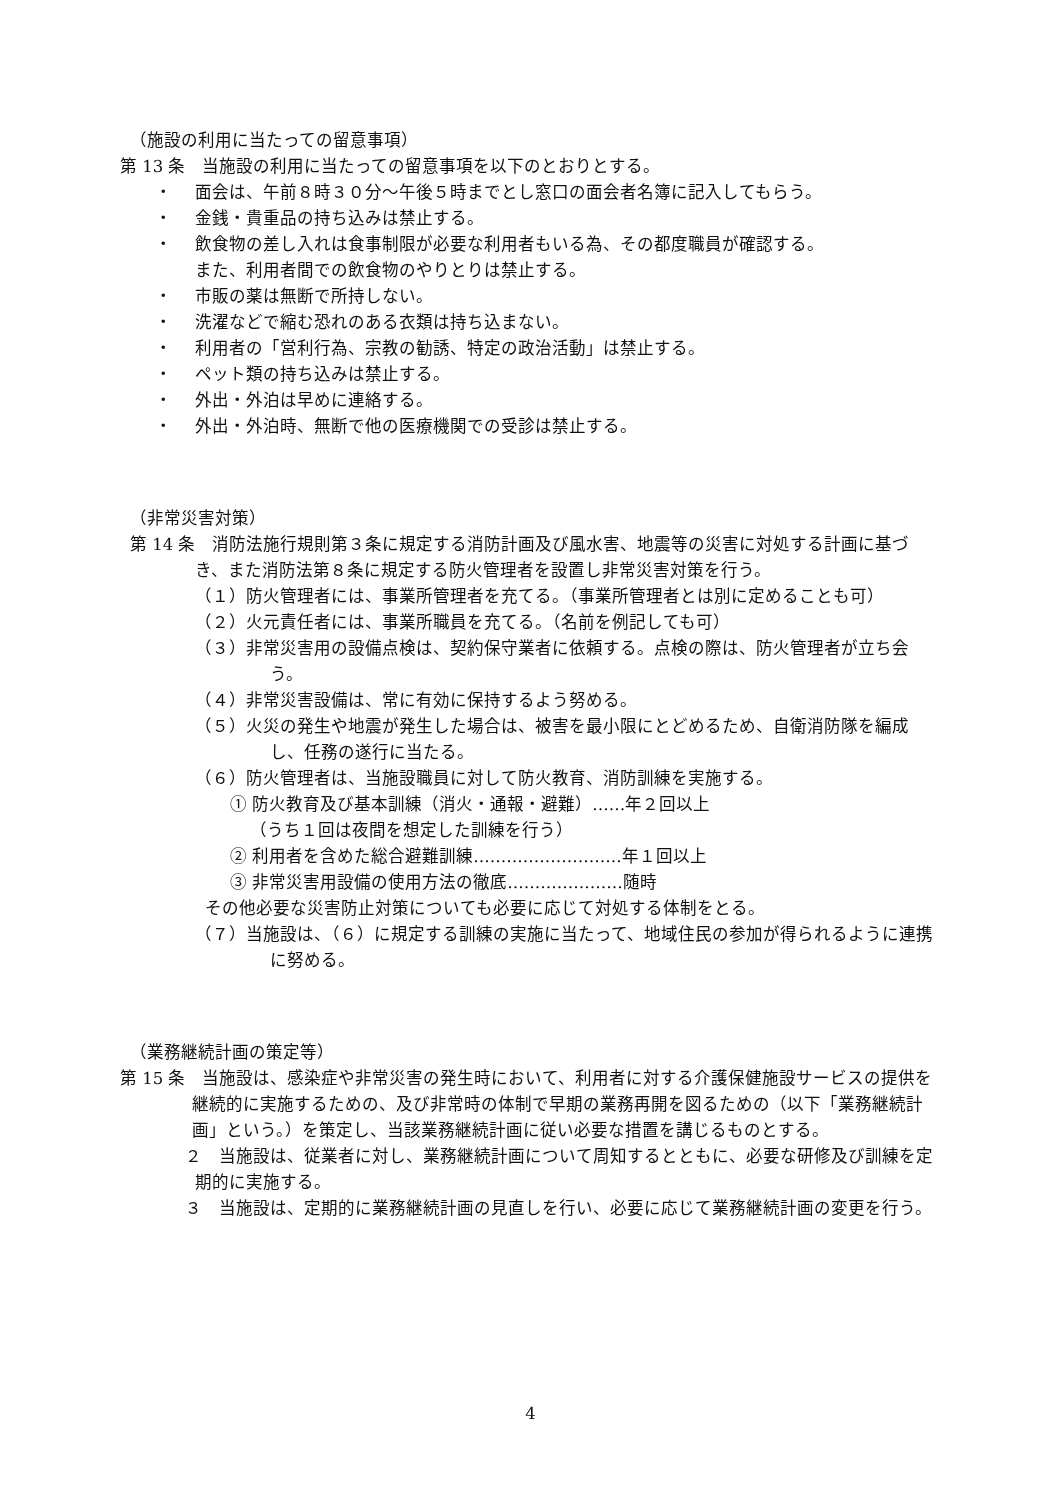（施設の利用に当たっての留意事項）
第 13 条　当施設の利用に当たっての留意事項を以下のとおりとする。
・ 面会は、午前８時３０分～午後５時までとし窓口の面会者名簿に記入してもらう。
・ 金銭・貴重品の持ち込みは禁止する。
・ 飲食物の差し入れは食事制限が必要な利用者もいる為、その都度職員が確認する。
また、利用者間での飲食物のやりとりは禁止する。
・ 市販の薬は無断で所持しない。
・ 洗濯などで縮む恐れのある衣類は持ち込まない。
・ 利用者の「営利行為、宗教の勧誘、特定の政治活動」は禁止する。
・ ペット類の持ち込みは禁止する。
・ 外出・外泊は早めに連絡する。
・ 外出・外泊時、無断で他の医療機関での受診は禁止する。
（非常災害対策）
第 14 条　消防法施行規則第３条に規定する消防計画及び風水害、地震等の災害に対処する計画に基づき、また消防法第８条に規定する防火管理者を設置し非常災害対策を行う。
（１）防火管理者には、事業所管理者を充てる。（事業所管理者とは別に定めることも可）
（２）火元責任者には、事業所職員を充てる。（名前を例記しても可）
（３）非常災害用の設備点検は、契約保守業者に依頼する。点検の際は、防火管理者が立ち会う。
（４）非常災害設備は、常に有効に保持するよう努める。
（５）火災の発生や地震が発生した場合は、被害を最小限にとどめるため、自衛消防隊を編成し、任務の遂行に当たる。
（６）防火管理者は、当施設職員に対して防火教育、消防訓練を実施する。
① 防火教育及び基本訓練（消火・通報・避難）……年２回以上
（うち１回は夜間を想定した訓練を行う）
② 利用者を含めた総合避難訓練………………………年１回以上
③ 非常災害用設備の使用方法の徹底…………………随時
その他必要な災害防止対策についても必要に応じて対処する体制をとる。
（７）当施設は、（６）に規定する訓練の実施に当たって、地域住民の参加が得られるように連携に努める。
（業務継続計画の策定等）
第 15 条　当施設は、感染症や非常災害の発生時において、利用者に対する介護保健施設サービスの提供を継続的に実施するための、及び非常時の体制で早期の業務再開を図るための（以下「業務継続計画」という。）を策定し、当該業務継続計画に従い必要な措置を講じるものとする。
２　当施設は、従業者に対し、業務継続計画について周知するとともに、必要な研修及び訓練を定期的に実施する。
３　当施設は、定期的に業務継続計画の見直しを行い、必要に応じて業務継続計画の変更を行う。
4